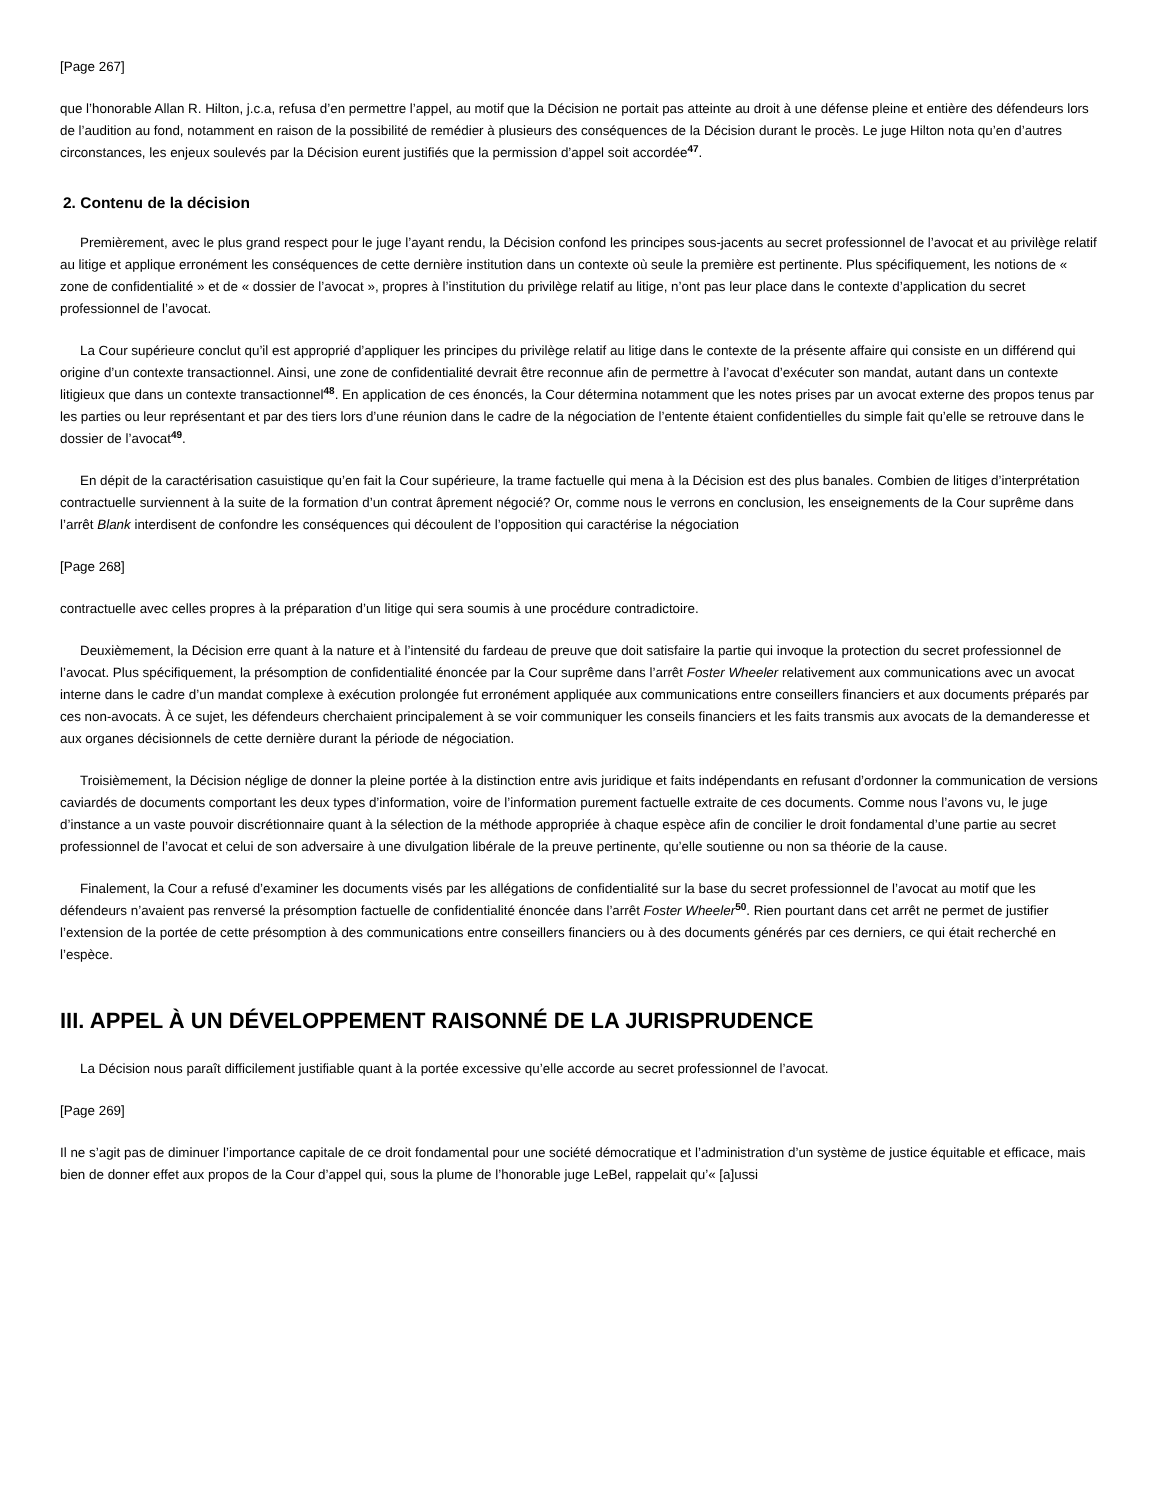[Page 267]
que l’honorable Allan R. Hilton, j.c.a, refusa d’en permettre l’appel, au motif que la Décision ne portait pas atteinte au droit à une défense pleine et entière des défendeurs lors de l’audition au fond, notamment en raison de la possibilité de remédier à plusieurs des conséquences de la Décision durant le procès. Le juge Hilton nota qu’en d’autres circonstances, les enjeux soulevés par la Décision eurent justifiés que la permission d’appel soit accordée<sup>47</sup>.
2. Contenu de la décision
Premièrement, avec le plus grand respect pour le juge l’ayant rendu, la Décision confond les principes sous-jacents au secret professionnel de l’avocat et au privilège relatif au litige et applique erronément les conséquences de cette dernière institution dans un contexte où seule la première est pertinente. Plus spécifiquement, les notions de « zone de confidentialité » et de « dossier de l’avocat », propres à l’institution du privilège relatif au litige, n’ont pas leur place dans le contexte d’application du secret professionnel de l’avocat.
La Cour supérieure conclut qu’il est approprié d’appliquer les principes du privilège relatif au litige dans le contexte de la présente affaire qui consiste en un différend qui origine d’un contexte transactionnel. Ainsi, une zone de confidentialité devrait être reconnue afin de permettre à l’avocat d’exécuter son mandat, autant dans un contexte litigieux que dans un contexte transactionnel<sup>48</sup>. En application de ces énoncés, la Cour détermina notamment que les notes prises par un avocat externe des propos tenus par les parties ou leur représentant et par des tiers lors d’une réunion dans le cadre de la négociation de l’entente étaient confidentielles du simple fait qu’elle se retrouve dans le dossier de l’avocat<sup>49</sup>.
En dépit de la caractérisation casuistique qu’en fait la Cour supérieure, la trame factuelle qui mena à la Décision est des plus banales. Combien de litiges d’interprétation contractuelle surviennent à la suite de la formation d’un contrat âprement négocié? Or, comme nous le verrons en conclusion, les enseignements de la Cour suprême dans l’arrêt Blank interdisent de confondre les conséquences qui découlent de l’opposition qui caractérise la négociation
[Page 268]
contractuelle avec celles propres à la préparation d’un litige qui sera soumis à une procédure contradictoire.
Deuxièmement, la Décision erre quant à la nature et à l’intensité du fardeau de preuve que doit satisfaire la partie qui invoque la protection du secret professionnel de l’avocat. Plus spécifiquement, la présomption de confidentialité énoncée par la Cour suprême dans l’arrêt Foster Wheeler relativement aux communications avec un avocat interne dans le cadre d’un mandat complexe à exécution prolongée fut erronément appliquée aux communications entre conseillers financiers et aux documents préparés par ces non-avocats. À ce sujet, les défendeurs cherchaient principalement à se voir communiquer les conseils financiers et les faits transmis aux avocats de la demanderesse et aux organes décisionnels de cette dernière durant la période de négociation.
Troisièmement, la Décision néglige de donner la pleine portée à la distinction entre avis juridique et faits indépendants en refusant d’ordonner la communication de versions caviardés de documents comportant les deux types d’information, voire de l’information purement factuelle extraite de ces documents. Comme nous l’avons vu, le juge d’instance a un vaste pouvoir discrétionnaire quant à la sélection de la méthode appropriée à chaque espèce afin de concilier le droit fondamental d’une partie au secret professionnel de l’avocat et celui de son adversaire à une divulgation libérale de la preuve pertinente, qu’elle soutienne ou non sa théorie de la cause.
Finalement, la Cour a refusé d’examiner les documents visés par les allégations de confidentialité sur la base du secret professionnel de l’avocat au motif que les défendeurs n’avaient pas renversé la présomption factuelle de confidentialité énoncée dans l’arrêt Foster Wheeler<sup>50</sup>. Rien pourtant dans cet arrêt ne permet de justifier l’extension de la portée de cette présomption à des communications entre conseillers financiers ou à des documents générés par ces derniers, ce qui était recherché en l’espèce.
III. APPEL À UN DÉVELOPPEMENT RAISONNÉ DE LA JURISPRUDENCE
La Décision nous paraît difficilement justifiable quant à la portée excessive qu’elle accorde au secret professionnel de l’avocat.
[Page 269]
Il ne s’agit pas de diminuer l’importance capitale de ce droit fondamental pour une société démocratique et l’administration d’un système de justice équitable et efficace, mais bien de donner effet aux propos de la Cour d’appel qui, sous la plume de l’honorable juge LeBel, rappelait qu’« [a]ussi